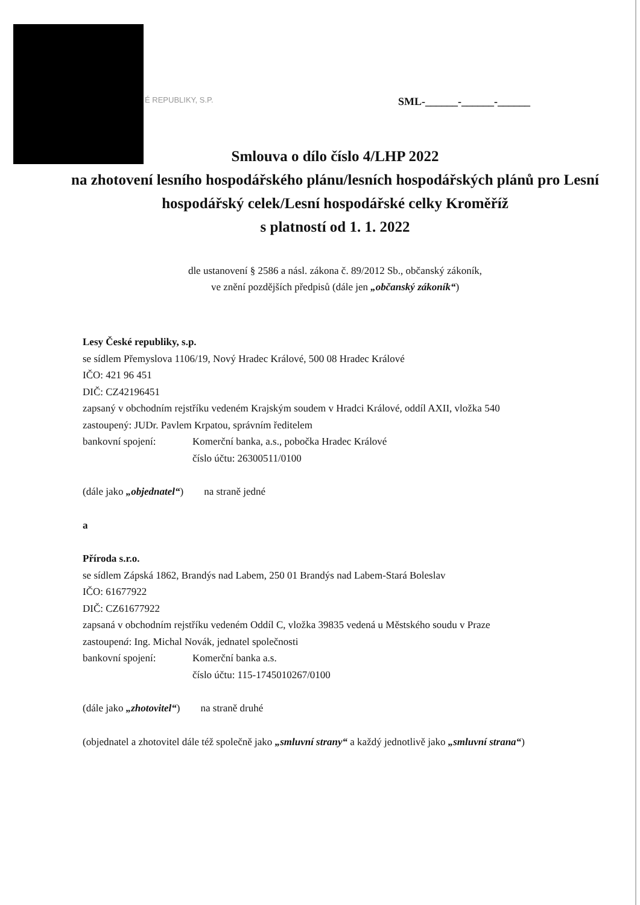É REPUBLIKY, S.P.
SML-______-______-______
Smlouva o dílo číslo 4/LHP 2022
na zhotovení lesního hospodářského plánu/lesních hospodářských plánů pro Lesní hospodářský celek/Lesní hospodářské celky Kroměříž
s platností od 1. 1. 2022
dle ustanovení § 2586 a násl. zákona č. 89/2012 Sb., občanský zákoník,
ve znění pozdějších předpisů (dále jen „občanský zákoník“)
Lesy České republiky, s.p.
se sídlem Přemyslova 1106/19, Nový Hradec Králové, 500 08 Hradec Králové
IČO: 421 96 451
DIČ: CZ42196451
zapsaný v obchodním rejstříku vedeném Krajským soudem v Hradci Králové, oddíl AXII, vložka 540
zastoupený: JUDr. Pavlem Krpatou, správním ředitelem
bankovní spojení: Komerční banka, a.s., pobočka Hradec Králové
číslo účtu: 26300511/0100
(dále jako „objednatel“) na straně jedné
a
Příroda s.r.o.
se sídlem Zápská 1862, Brandýs nad Labem, 250 01 Brandýs nad Labem-Stará Boleslav
IČO: 61677922
DIČ: CZ61677922
zapsaná v obchodním rejstříku vedeném Oddíl C, vložka 39835 vedená u Městského soudu v Praze
zastoupená: Ing. Michal Novák, jednatel společnosti
bankovní spojení: Komerční banka a.s.
číslo účtu: 115-1745010267/0100
(dále jako „zhotovitel“) na straně druhé
(objednatel a zhotovitel dále též společně jako „smluvní strany“ a každý jednotlivě jako „smluvní strana“)